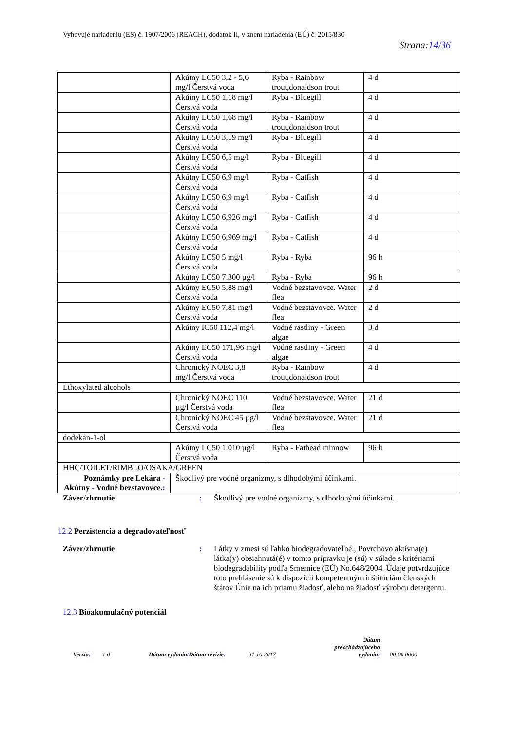Vyhovuje nariadeniu (ES) č. 1907/2006 (REACH), dodatok II, v znení nariadenia (EÚ) č. 2015/830
Strana:14/36
| | Akútny LC50 3,2 - 5,6 mg/l Čerstvá voda | Ryba - Rainbow trout,donaldson trout | 4 d |
| | Akútny LC50 1,18 mg/l Čerstvá voda | Ryba - Bluegill | 4 d |
| | Akútny LC50 1,68 mg/l Čerstvá voda | Ryba - Rainbow trout,donaldson trout | 4 d |
| | Akútny LC50 3,19 mg/l Čerstvá voda | Ryba - Bluegill | 4 d |
| | Akútny LC50 6,5 mg/l Čerstvá voda | Ryba - Bluegill | 4 d |
| | Akútny LC50 6,9 mg/l Čerstvá voda | Ryba - Catfish | 4 d |
| | Akútny LC50 6,9 mg/l Čerstvá voda | Ryba - Catfish | 4 d |
| | Akútny LC50 6,926 mg/l Čerstvá voda | Ryba - Catfish | 4 d |
| | Akútny LC50 6,969 mg/l Čerstvá voda | Ryba - Catfish | 4 d |
| | Akútny LC50 5 mg/l Čerstvá voda | Ryba - Ryba | 96 h |
| | Akútny LC50 7.300 µg/l | Ryba - Ryba | 96 h |
| | Akútny EC50 5,88 mg/l Čerstvá voda | Vodné bezstavovce. Water flea | 2 d |
| | Akútny EC50 7,81 mg/l Čerstvá voda | Vodné bezstavovce. Water flea | 2 d |
| | Akútny IC50 112,4 mg/l | Vodné rastliny - Green algae | 3 d |
| | Akútny EC50 171,96 mg/l Čerstvá voda | Vodné rastliny - Green algae | 4 d |
| | Chronický NOEC 3,8 mg/l Čerstvá voda | Ryba - Rainbow trout,donaldson trout | 4 d |
| Ethoxylated alcohols | | | |
| | Chronický NOEC 110 µg/l Čerstvá voda | Vodné bezstavovce. Water flea | 21 d |
| | Chronický NOEC 45 µg/l Čerstvá voda | Vodné bezstavovce. Water flea | 21 d |
| dodekán-1-ol | | | |
| | Akútny LC50 1.010 µg/l Čerstvá voda | Ryba - Fathead minnow | 96 h |
| HHC/TOILET/RIMBLO/OSAKA/GREEN | | | |
| Poznámky pre Lekára - Akútny - Vodné bezstavovce. : | Škodlivý pre vodné organizmy, s dlhodobými účinkami. | | |
Záver/zhrnutie : Škodlivý pre vodné organizmy, s dlhodobými účinkami.
12.2 Perzistencia a degradovateľnosť
Záver/zhrnutie : Látky v zmesi sú ľahko biodegradovateľné., Povrchovo aktívna(e) látka(y) obsiahnutá(é) v tomto prípravku je (sú) v súlade s kritériami biodegradability podľa Smernice (EÚ) No.648/2004. Údaje potvrdzujúce toto prehlásenie sú k dispozícii kompetentným inštitúciám členských štátov Únie na ich priamu žiadosť, alebo na žiadosť výrobcu detergentu.
12.3 Bioakumulačný potenciál
Verzia:
1.0
Dátum vydania/Dátum revízie:
31.10.2017
Dátum predchádzajúceho vydania:
00.00.0000